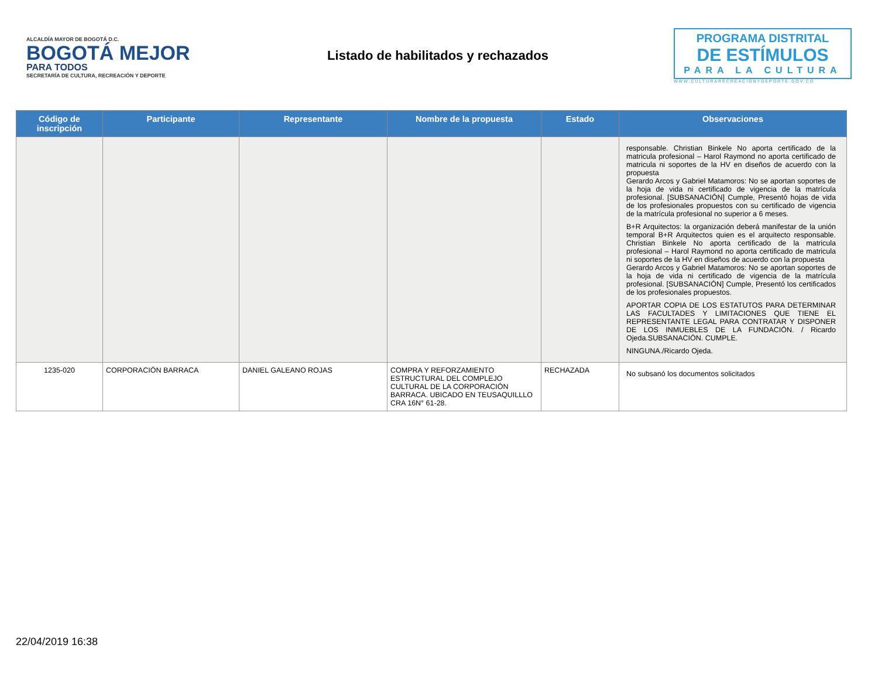ALCALDÍA MAYOR DE BOGOTÁ D.C.
BOGOTÁ MEJOR
PARA TODOS
SECRETARÍA DE CULTURA, RECREACIÓN Y DEPORTE
Listado de habilitados y rechazados
PROGRAMA DISTRITAL
DE ESTÍMULOS
PARA LA CULTURA
WWW.CULTURARECREACIONYDEPORTE.GOV.CO
| Código de inscripción | Participante | Representante | Nombre de la propuesta | Estado | Observaciones |
| --- | --- | --- | --- | --- | --- |
| | | | | | responsable. Christian Binkele No aporta certificado de la matricula profesional – Harol Raymond no aporta certificado de matricula ni soportes de la HV en diseños de acuerdo con la propuesta Gerardo Arcos y Gabriel Matamoros: No se aportan soportes de la hoja de vida ni certificado de vigencia de la matrícula profesional. [SUBSANACIÓN] Cumple, Presentó hojas de vida de los profesionales propuestos con su certificado de vigencia de la matrícula profesional no superior a 6 meses. B+R Arquitectos: la organización deberá manifestar de la unión temporal B+R Arquitectos quien es el arquitecto responsable. Christian Binkele No aporta certificado de la matricula profesional – Harol Raymond no aporta certificado de matricula ni soportes de la HV en diseños de acuerdo con la propuesta Gerardo Arcos y Gabriel Matamoros: No se aportan soportes de la hoja de vida ni certificado de vigencia de la matrícula profesional. [SUBSANACIÓN] Cumple, Presentó los certificados de los profesionales propuestos. APORTAR COPIA DE LOS ESTATUTOS PARA DETERMINAR LAS FACULTADES Y LIMITACIONES QUE TIENE EL REPRESENTANTE LEGAL PARA CONTRATAR Y DISPONER DE LOS INMUEBLES DE LA FUNDACIÓN. / Ricardo Ojeda.SUBSANACIÓN. CUMPLE. NINGUNA./Ricardo Ojeda. |
| 1235-020 | CORPORACIÓN BARRACA | DANIEL GALEANO ROJAS | COMPRA Y REFORZAMIENTO ESTRUCTURAL DEL COMPLEJO CULTURAL DE LA CORPORACIÓN BARRACA. UBICADO EN TEUSAQUILLLO CRA 16N° 61-28. | RECHAZADA | No subsanó los documentos solicitados |
22/04/2019 16:38